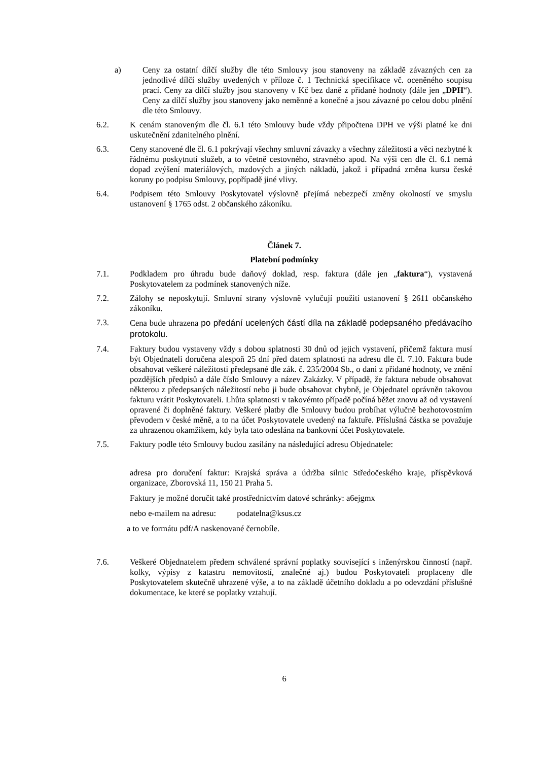a) Ceny za ostatní dílčí služby dle této Smlouvy jsou stanoveny na základě závazných cen za jednotlivé dílčí služby uvedených v příloze č. 1 Technická specifikace vč. oceněného soupisu prací. Ceny za dílčí služby jsou stanoveny v Kč bez daně z přidané hodnoty (dále jen „DPH“). Ceny za dílčí služby jsou stanoveny jako neměnné a konečné a jsou závazné po celou dobu plnění dle této Smlouvy.
6.2. K cenám stanoveným dle čl. 6.1 této Smlouvy bude vždy připočtena DPH ve výši platné ke dni uskutečnění zdanitelného plnění.
6.3. Ceny stanovené dle čl. 6.1 pokrývají všechny smluvní závazky a všechny záležitosti a věci nezbytné k řádnému poskytnutí služeb, a to včetně cestovného, stravného apod. Na výši cen dle čl. 6.1 nemá dopad zvýšení materiálových, mzdových a jiných nákladů, jakož i případná změna kursu české koruny po podpisu Smlouvy, popřípadě jiné vlivy.
6.4. Podpisem této Smlouvy Poskytovatel výslovně přejímá nebezpečí změny okolností ve smyslu ustanovení § 1765 odst. 2 občanského zákoníku.
Článek 7.
Platební podmínky
7.1. Podkladem pro úhradu bude daňový doklad, resp. faktura (dále jen „faktura“), vystavená Poskytovatelem za podmínek stanovených níže.
7.2. Zálohy se neposkytují. Smluvní strany výslovně vylučují použití ustanovení § 2611 občanského zákoníku.
7.3. Cena bude uhrazena po předání ucelených částí díla na základě podepsaného předávacího protokolu.
7.4. Faktury budou vystaveny vždy s dobou splatnosti 30 dnů od jejich vystavení, přičemž faktura musí být Objednateli doručena alespoň 25 dní před datem splatnosti na adresu dle čl. 7.10. Faktura bude obsahovat veškeré náležitosti předepsané dle zák. č. 235/2004 Sb., o dani z přidané hodnoty, ve znění pozdějších předpisů a dále číslo Smlouvy a název Zakázky. V případě, že faktura nebude obsahovat některou z předepsaných náležitostí nebo ji bude obsahovat chybně, je Objednatel oprávněn takovou fakturu vrátit Poskytovateli. Lhůta splatnosti v takovémto případě počíná běžet znovu až od vystavení opravené či doplněné faktury. Veškeré platby dle Smlouvy budou probíhat výlučně bezhotovostním převodem v české měně, a to na účet Poskytovatele uvedený na faktuře. Příslušná částka se považuje za uhrazenou okamžikem, kdy byla tato odeslána na bankovní účet Poskytovatele.
7.5. Faktury podle této Smlouvy budou zasílány na následující adresu Objednatele:
adresa pro doručení faktur: Krajská správa a údržba silnic Středočeského kraje, příspěvková organizace, Zborovská 11, 150 21 Praha 5.
Faktury je možné doručit také prostřednictvím datové schránky: a6ejgmx
nebo e-mailem na adresu: podatelna@ksus.cz
a to ve formátu pdf/A naskenované černobíle.
7.6. Veškeré Objednatelem předem schválené správní poplatky související s inženýrskou činností (např. kolky, výpisy z katastru nemovitostí, znalečné aj.) budou Poskytovateli proplaceny dle Poskytovatelem skutečně uhrazené výše, a to na základě účetního dokladu a po odevzdání příslušné dokumentace, ke které se poplatky vztahují.
6